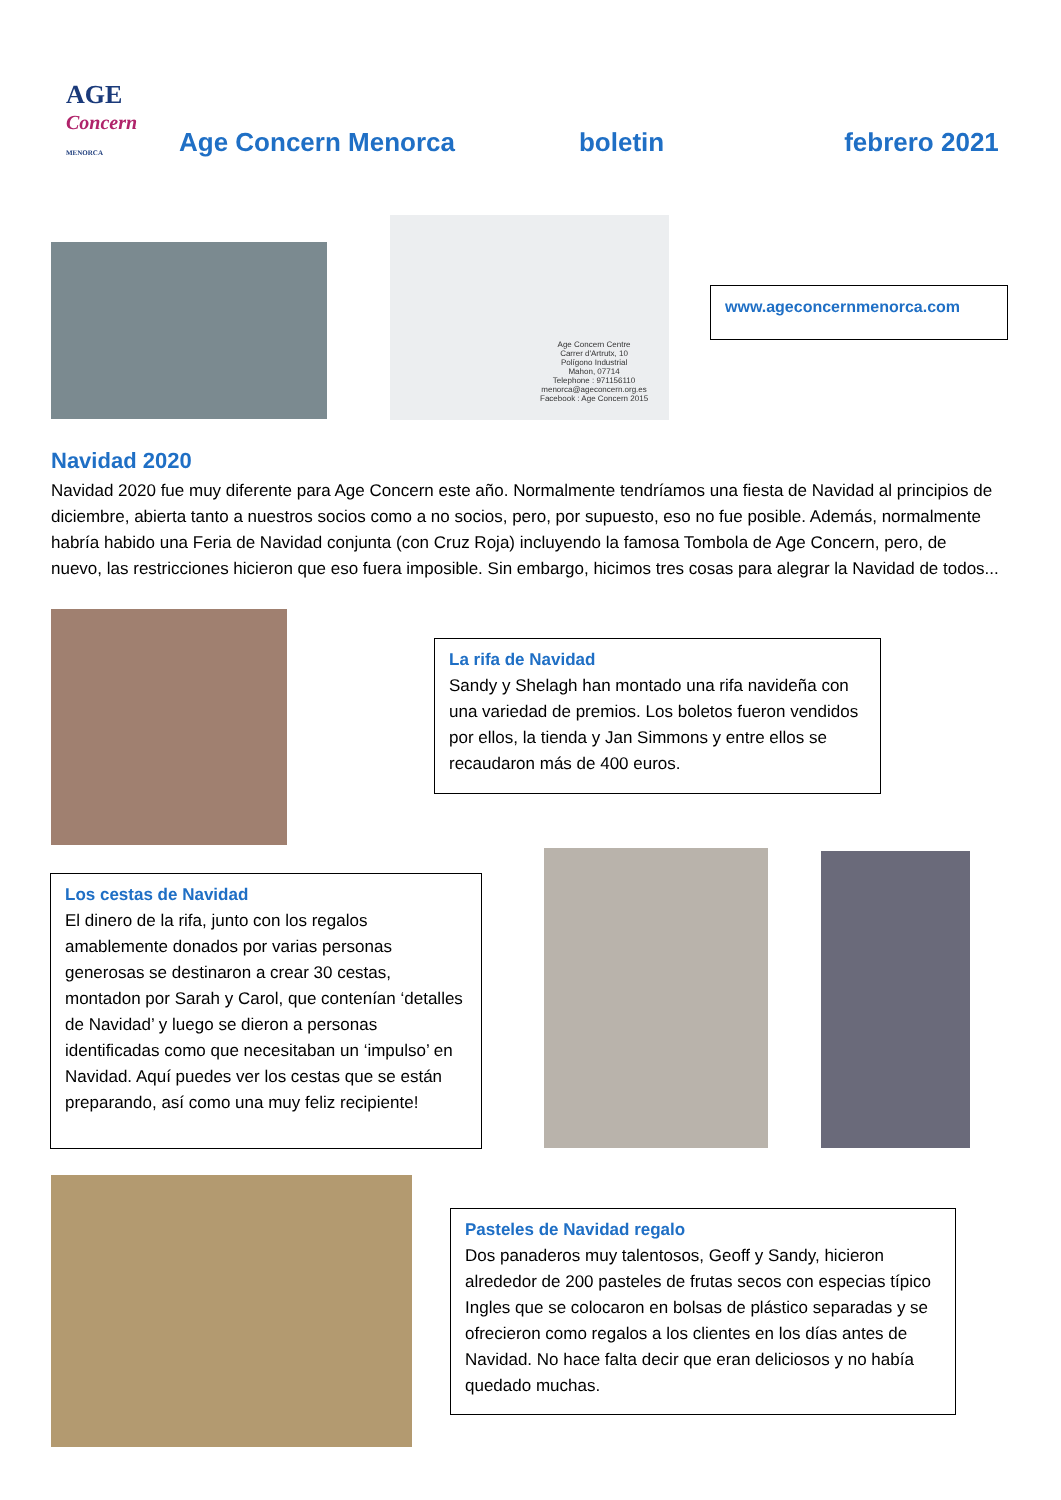AGE
Concern
MENORCA
Age Concern Menorca
boletin
febrero 2021
Age Concern Centre
Carrer d'Artrutx, 10
Polígono Industrial
Mahon, 07714
Telephone : 971156110
menorca@ageconcern.org.es
Facebook : Age Concern 2015
www.ageconcernmenorca.com
Navidad 2020
Navidad 2020 fue muy diferente para Age Concern este año. Normalmente tendríamos una fiesta de Navidad al principios de diciembre, abierta tanto a nuestros socios como a no socios, pero, por supuesto, eso no fue posible. Además, normalmente habría habido una Feria de Navidad conjunta (con Cruz Roja) incluyendo la famosa Tombola de Age Concern, pero, de nuevo, las restricciones hicieron que eso fuera imposible. Sin embargo, hicimos tres cosas para alegrar la Navidad de todos...
La rifa de Navidad
Sandy y Shelagh han montado una rifa navideña con una variedad de premios. Los boletos fueron vendidos por ellos, la tienda y Jan Simmons y entre ellos se recaudaron más de 400 euros.
Los cestas de Navidad
El dinero de la rifa, junto con los regalos amablemente donados por varias personas generosas se destinaron a crear 30 cestas, montadon por Sarah y Carol, que contenían ‘detalles de Navidad’ y luego se dieron a personas identificadas como que necesitaban un ‘impulso’ en Navidad. Aquí puedes ver los cestas que se están preparando, así como una muy feliz recipiente!
Pasteles de Navidad regalo
Dos panaderos muy talentosos, Geoff y Sandy, hicieron alrededor de 200 pasteles de frutas secos con especias típico Ingles que se colocaron en bolsas de plástico separadas y se ofrecieron como regalos a los clientes en los días antes de Navidad. No hace falta decir que eran deliciosos y no había quedado muchas.